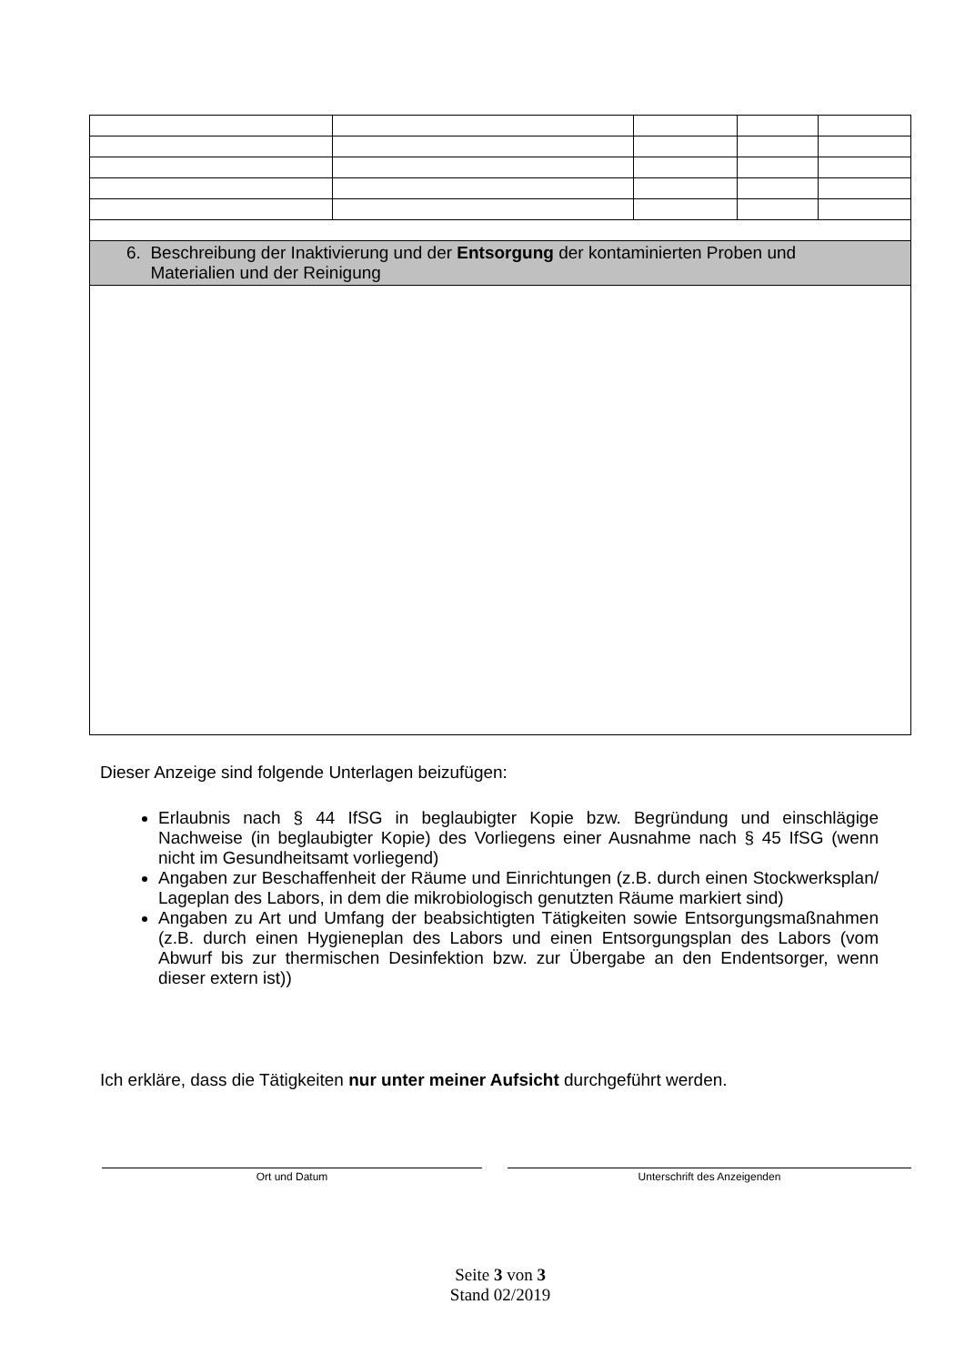| 6. Beschreibung der Inaktivierung und der Entsorgung der kontaminierten Proben und Materialien und der Reinigung | | | | |
Dieser Anzeige sind folgende Unterlagen beizufügen:
Erlaubnis nach § 44 IfSG in beglaubigter Kopie bzw. Begründung und einschlägige Nachweise (in beglaubigter Kopie) des Vorliegens einer Ausnahme nach § 45 IfSG (wenn nicht im Gesundheitsamt vorliegend)
Angaben zur Beschaffenheit der Räume und Einrichtungen (z.B. durch einen Stockwerksplan/ Lageplan des Labors, in dem die mikrobiologisch genutzten Räume markiert sind)
Angaben zu Art und Umfang der beabsichtigten Tätigkeiten sowie Entsorgungsmaßnahmen (z.B. durch einen Hygieneplan des Labors und einen Entsorgungsplan des Labors (vom Abwurf bis zur thermischen Desinfektion bzw. zur Übergabe an den Endentsorger, wenn dieser extern ist))
Ich erkläre, dass die Tätigkeiten nur unter meiner Aufsicht durchgeführt werden.
Ort und Datum Unterschrift des Anzeigenden
Seite 3 von 3
Stand 02/2019